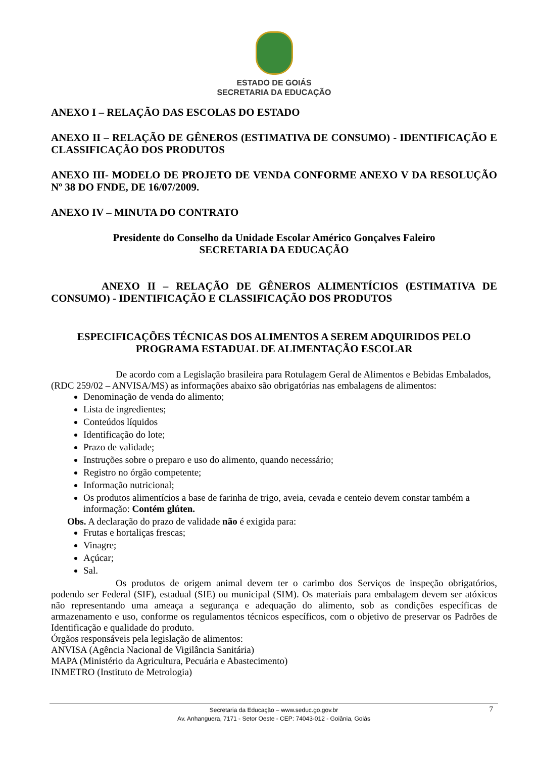ESTADO DE GOIÁS
SECRETARIA DA EDUCAÇÃO
ANEXO I – RELAÇÃO DAS ESCOLAS DO ESTADO
ANEXO II – RELAÇÃO DE GÊNEROS (ESTIMATIVA DE CONSUMO) - IDENTIFICAÇÃO E CLASSIFICAÇÃO DOS PRODUTOS
ANEXO III- MODELO DE PROJETO DE VENDA CONFORME ANEXO V DA RESOLUÇÃO Nº 38 DO FNDE, DE 16/07/2009.
ANEXO IV – MINUTA DO CONTRATO
Presidente do Conselho da Unidade Escolar Américo Gonçalves Faleiro
SECRETARIA DA EDUCAÇÃO
ANEXO II – RELAÇÃO DE GÊNEROS ALIMENTÍCIOS (ESTIMATIVA DE CONSUMO) - IDENTIFICAÇÃO E CLASSIFICAÇÃO DOS PRODUTOS
ESPECIFICAÇÕES TÉCNICAS DOS ALIMENTOS A SEREM ADQUIRIDOS PELO PROGRAMA ESTADUAL DE ALIMENTAÇÃO ESCOLAR
De acordo com a Legislação brasileira para Rotulagem Geral de Alimentos e Bebidas Embalados, (RDC 259/02 – ANVISA/MS) as informações abaixo são obrigatórias nas embalagens de alimentos:
Denominação de venda do alimento;
Lista de ingredientes;
Conteúdos líquidos
Identificação do lote;
Prazo de validade;
Instruções sobre o preparo e uso do alimento, quando necessário;
Registro no órgão competente;
Informação nutricional;
Os produtos alimentícios a base de farinha de trigo, aveia, cevada e centeio devem constar também a informação: Contém glúten.
Obs. A declaração do prazo de validade não é exigida para:
Frutas e hortaliças frescas;
Vinagre;
Açúcar;
Sal.
Os produtos de origem animal devem ter o carimbo dos Serviços de inspeção obrigatórios, podendo ser Federal (SIF), estadual (SIE) ou municipal (SIM). Os materiais para embalagem devem ser atóxicos não representando uma ameaça a segurança e adequação do alimento, sob as condições específicas de armazenamento e uso, conforme os regulamentos técnicos específicos, com o objetivo de preservar os Padrões de Identificação e qualidade do produto.
Órgãos responsáveis pela legislação de alimentos:
ANVISA (Agência Nacional de Vigilância Sanitária)
MAPA (Ministério da Agricultura, Pecuária e Abastecimento)
INMETRO (Instituto de Metrologia)
Secretaria da Educação – www.seduc.go.gov.br 7
Av. Anhanguera, 7171 - Setor Oeste - CEP: 74043-012 - Goiânia, Goiás